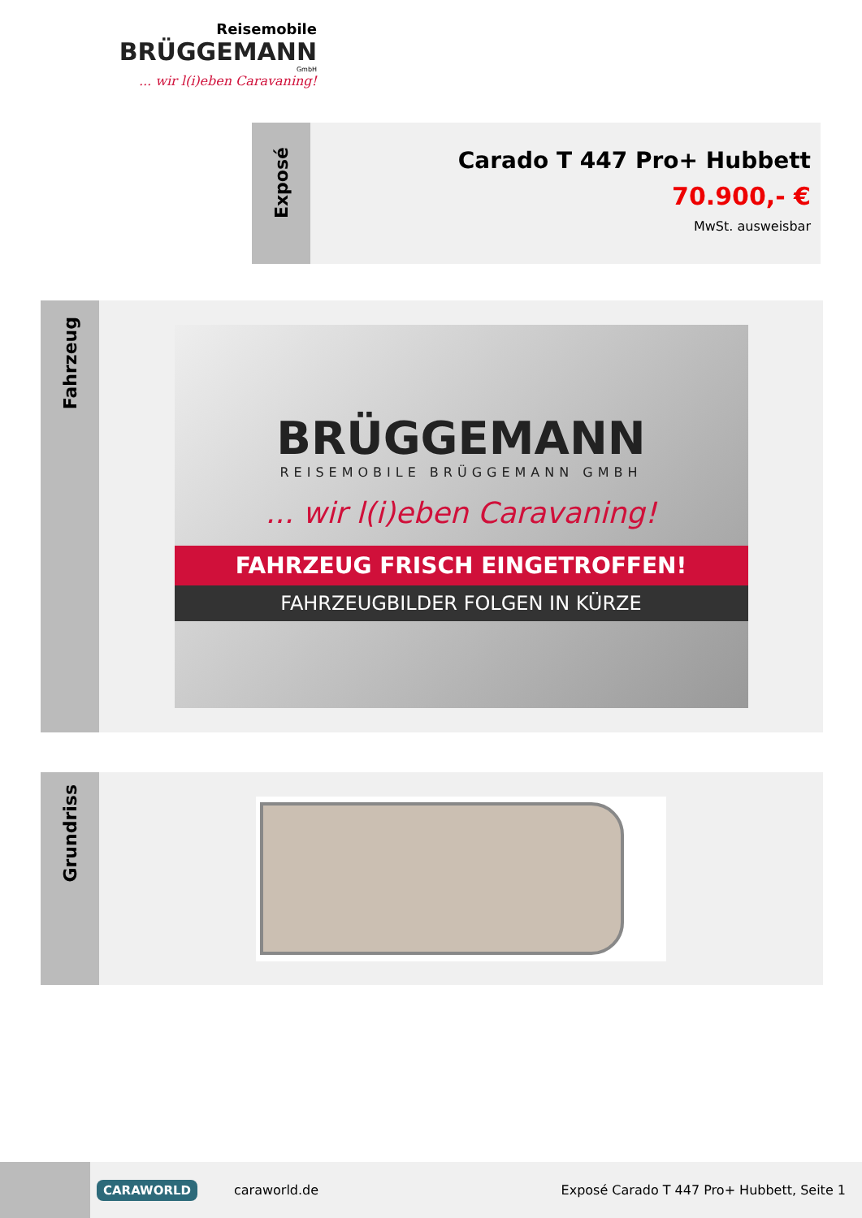Reisemobile
BRÜGGEMANN
GmbH
... wir l(i)eben Caravaning!
Exposé
Carado T 447 Pro+ Hubbett
70.900,- €
MwSt. ausweisbar
Fahrzeug
BRÜGGEMANN
REISEMOBILE BRÜGGEMANN GMBH
... wir l(i)eben Caravaning!
FAHRZEUG FRISCH EINGETROFFEN!
FAHRZEUGBILDER FOLGEN IN KÜRZE
Grundriss
CARAWORLD
caraworld.de
Exposé Carado T 447 Pro+ Hubbett, Seite 1